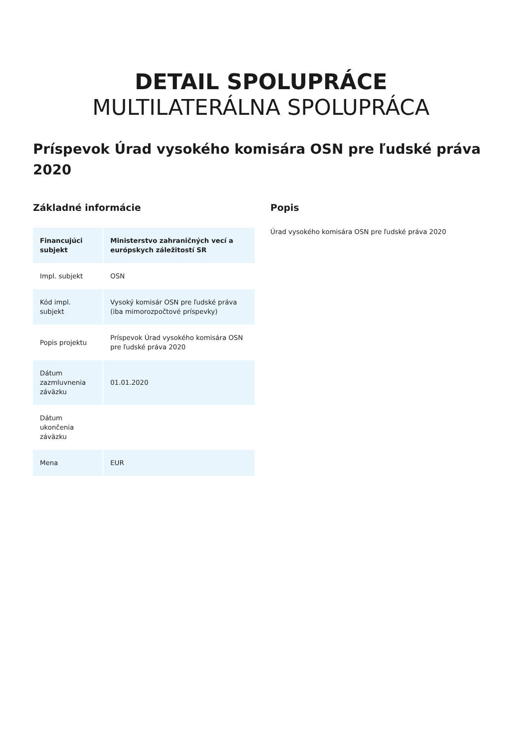DETAIL SPOLUPRÁCE
MULTILATERÁLNA SPOLUPRÁCA
Príspevok Úrad vysokého komisára OSN pre ľudské práva 2020
Základné informácie
| Financujúci subjekt | Ministerstvo zahraničných vecí a európskych záležitostí SR |
| Impl. subjekt | OSN |
| Kód impl. subjekt | Vysoký komisár OSN pre ľudské práva (iba mimorozpočtové príspevky) |
| Popis projektu | Príspevok Úrad vysokého komisára OSN pre ľudské práva 2020 |
| Dátum zazmluvnenia záväzku | 01.01.2020 |
| Dátum ukončenia záväzku | |
| Mena | EUR |
Popis
Úrad vysokého komisára OSN pre ľudské práva 2020